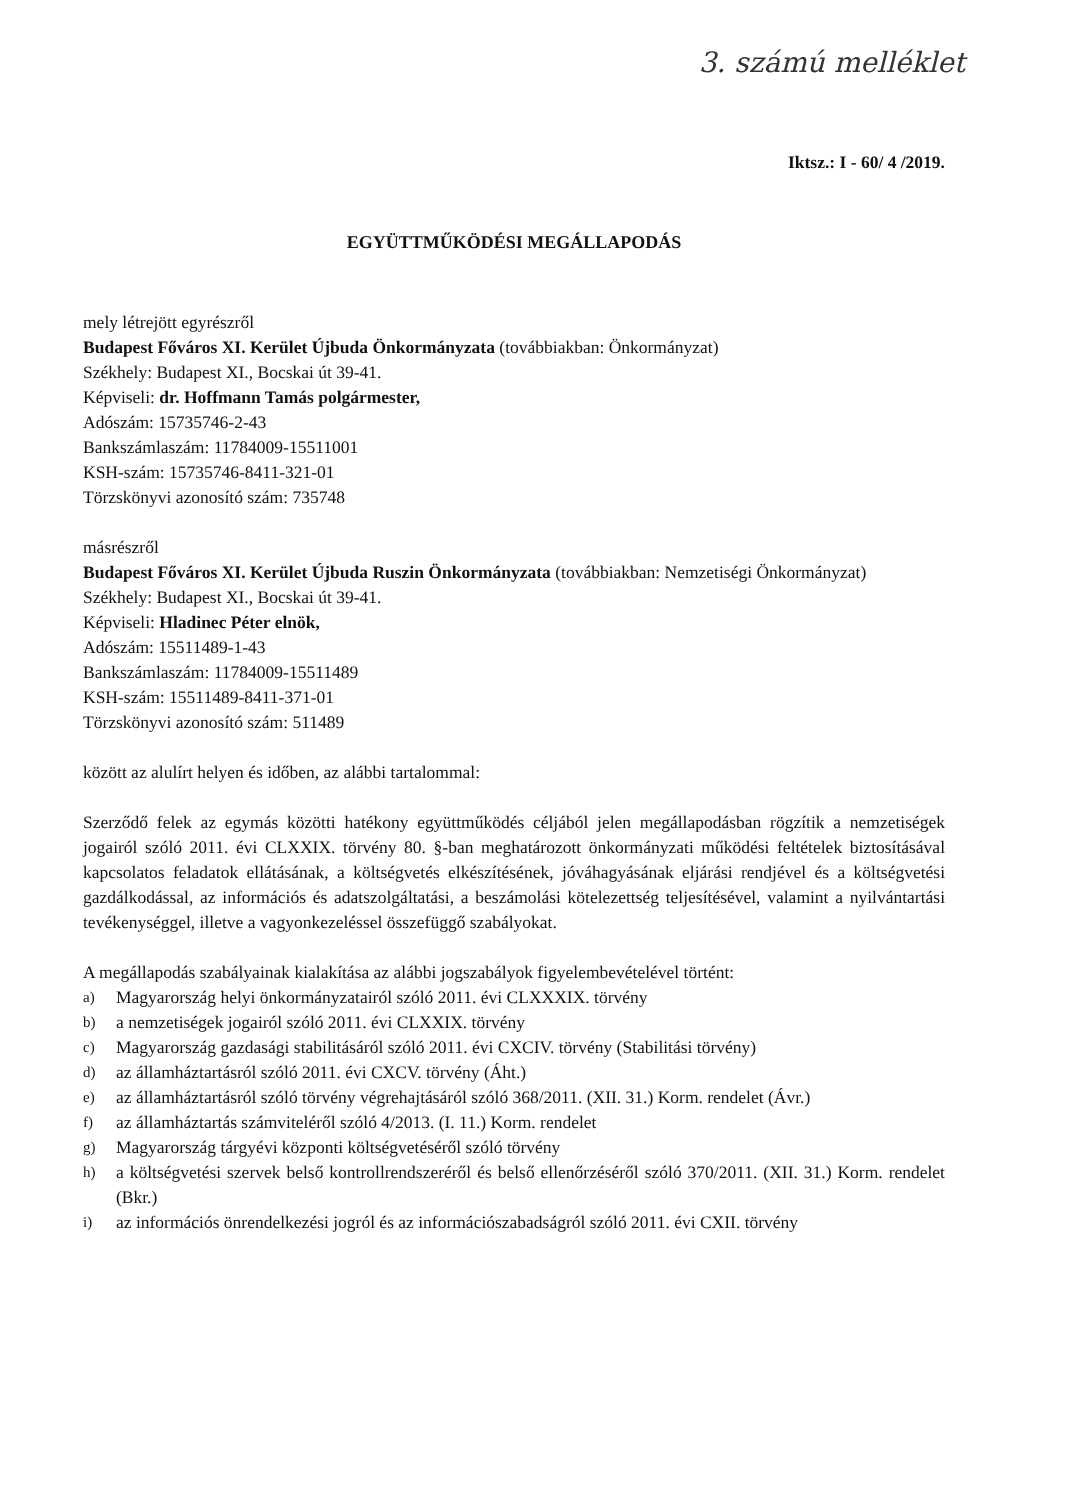3. számú melléklet
Iktsz.: I - 60/ 4 /2019.
EGYÜTTMŰKÖDÉSI MEGÁLLAPODÁS
mely létrejött egyrészről
Budapest Főváros XI. Kerület Újbuda Önkormányzata (továbbiakban: Önkormányzat)
Székhely: Budapest XI., Bocskai út 39-41.
Képviseli: dr. Hoffmann Tamás polgármester,
Adószám: 15735746-2-43
Bankszámlaszám: 11784009-15511001
KSH-szám: 15735746-8411-321-01
Törzskönyvi azonosító szám: 735748
másrészről
Budapest Főváros XI. Kerület Újbuda Ruszin Önkormányzata (továbbiakban: Nemzetiségi Önkormányzat)
Székhely: Budapest XI., Bocskai út 39-41.
Képviseli: Hladinec Péter elnök,
Adószám: 15511489-1-43
Bankszámlaszám: 11784009-15511489
KSH-szám: 15511489-8411-371-01
Törzskönyvi azonosító szám: 511489
között az alulírt helyen és időben, az alábbi tartalommal:
Szerződő felek az egymás közötti hatékony együttműködés céljából jelen megállapodásban rögzítik a nemzetiségek jogairól szóló 2011. évi CLXXIX. törvény 80. §-ban meghatározott önkormányzati működési feltételek biztosításával kapcsolatos feladatok ellátásának, a költségvetés elkészítésének, jóváhagyásának eljárási rendjével és a költségvetési gazdálkodással, az információs és adatszolgáltatási, a beszámolási kötelezettség teljesítésével, valamint a nyilvántartási tevékenységgel, illetve a vagyonkezeléssel összefüggő szabályokat.
A megállapodás szabályainak kialakítása az alábbi jogszabályok figyelembevételével történt:
a) Magyarország helyi önkormányzatairól szóló 2011. évi CLXXXIX. törvény
b) a nemzetiségek jogairól szóló 2011. évi CLXXIX. törvény
c) Magyarország gazdasági stabilitásáról szóló 2011. évi CXCIV. törvény (Stabilitási törvény)
d) az államháztartásról szóló 2011. évi CXCV. törvény (Áht.)
e) az államháztartásról szóló törvény végrehajtásáról szóló 368/2011. (XII. 31.) Korm. rendelet (Ávr.)
f) az államháztartás számviteléről szóló 4/2013. (I. 11.) Korm. rendelet
g) Magyarország tárgyévi központi költségvetéséről szóló törvény
h) a költségvetési szervek belső kontrollrendszeréről és belső ellenőrzéséről szóló 370/2011. (XII. 31.) Korm. rendelet (Bkr.)
i) az információs önrendelkezési jogról és az információszabadságról szóló 2011. évi CXII. törvény